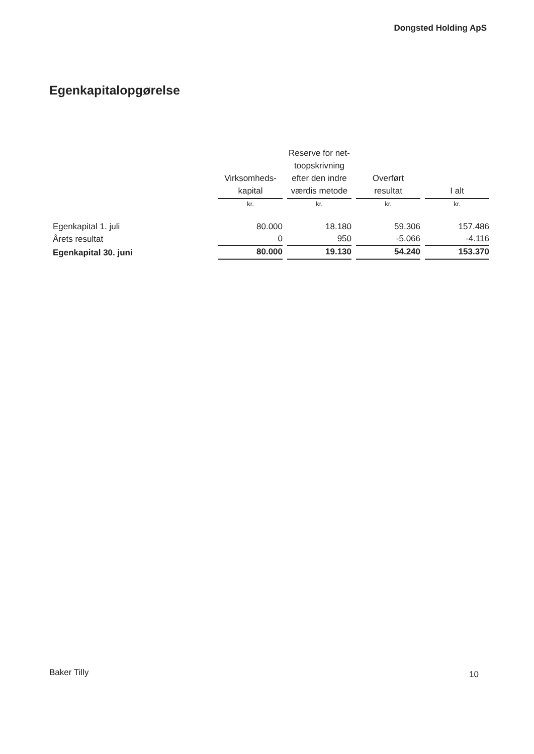Dongsted Holding ApS
Egenkapitalopgørelse
| | Virksomheds- kapital | Reserve for net- toopskrivning efter den indre værdis metode | Overført resultat | I alt |
| | kr. | kr. | kr. | kr. |
| Egenkapital 1. juli | 80.000 | 18.180 | 59.306 | 157.486 |
| Årets resultat | 0 | 950 | -5.066 | -4.116 |
| Egenkapital 30. juni | 80.000 | 19.130 | 54.240 | 153.370 |
Baker Tilly 10